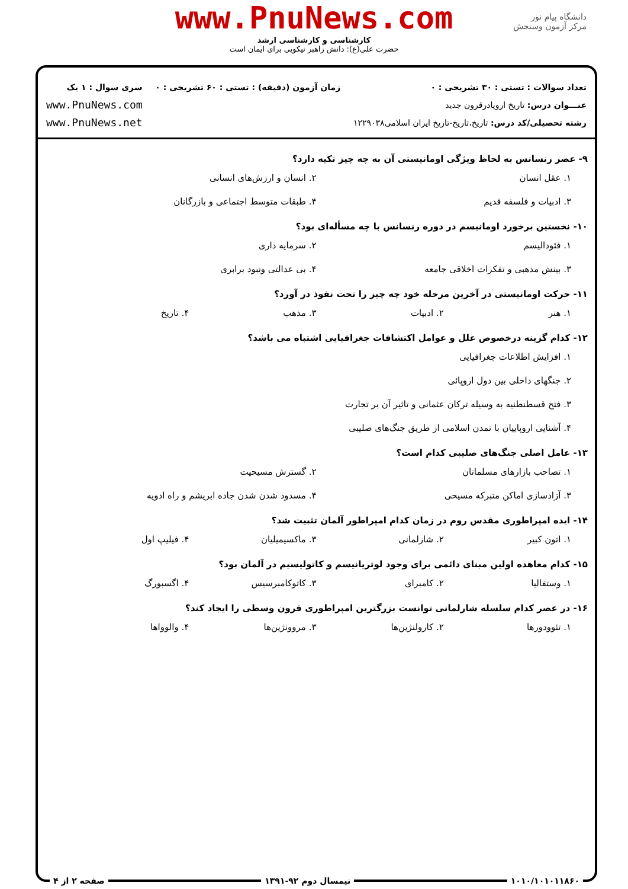دانشگاه پیام نور
مرکز آزمون وسنجش
www.PnuNews.com
کارشناسی و کارشناسی ارشد
حضرت علی(ع): دانش راهبر نیکویی برای ایمان است
تعداد سوالات : تستی : ۳۰ تشریحی : ۰
عنـــوان درس: تاریخ اروپادرقرون جدید
رشته تحصیلی/کد درس: تاریخ،تاریخ-تاریخ ایران اسلامی۱۲۲۹۰۳۸
زمان آزمون (دقیقه) : تستی : ۶۰ تشریحی : ۰
سری سوال : ۱ یک
www.PnuNews.com
www.PnuNews.net
۹- عصر رنسانس به لحاظ ویژگی اومانیستی آن به چه چیز تکیه دارد؟
۱. عقل انسان
۲. انسان و ارزش‌های انسانی
۳. ادبیات و فلسفه قدیم
۴. طبقات متوسط اجتماعی و بازرگانان
۱۰- نخستین برخورد اومانیسم در دوره رنسانس با چه مسأله‌ای بود؟
۱. فئودالیسم
۲. سرمایه داری
۳. بینش مذهبی و تفکرات اخلاقی جامعه
۴. بی عدالتی ونبود برابری
۱۱- حرکت اومانیستی در آخرین مرحله خود چه چیز را تحت نفوذ در آورد؟
۱. هنر
۲. ادبیات
۳. مذهب
۴. تاریخ
۱۲- کدام گزینه درخصوص علل و عوامل اکتشافات جغرافیایی اشتباه می باشد؟
۱. افزایش اطلاعات جغرافیایی
۲. جنگهای داخلی بین دول اروپائی
۳. فتح قسطنطنیه به وسیله ترکان عثمانی و تاثیر آن بر تجارت
۴. آشنایی اروپاییان با تمدن اسلامی از طریق جنگ‌های صلیبی
۱۳- عامل اصلی جنگ‌های صلیبی کدام است؟
۱. تصاحب بازارهای مسلمانان
۲. گسترش مسیحیت
۳. آزادسازی اماکن متبرکه مسیحی
۴. مسدود شدن شدن جاده ابریشم و راه ادویه
۱۴- ایده امپراطوری مقدس روم در زمان کدام امپراطور آلمان تثبیت شد؟
۱. اتون کبیر
۲. شارلمانی
۳. ماکسیمیلیان
۴. فیلیپ اول
۱۵- کدام معاهده اولین مبنای دائمی برای وجود لوتریانیسم و کاتولیسیم در آلمان بود؟
۱. وستفالیا
۲. کامبرای
۳. کاتوکامبرسیس
۴. اگسبورگ
۱۶- در عصر کدام سلسله شارلمانی توانست بزرگترین امپراطوری قرون وسطی را ایجاد کند؟
۱. تئوودورها
۲. کارولنژین‌ها
۳. مروونژین‌ها
۴. والوواها
۱۰۱۰/۱۰۱۰۱۱۸۶۰ نیمسال دوم ۹۲-۱۳۹۱ صفحه ۲ از ۴